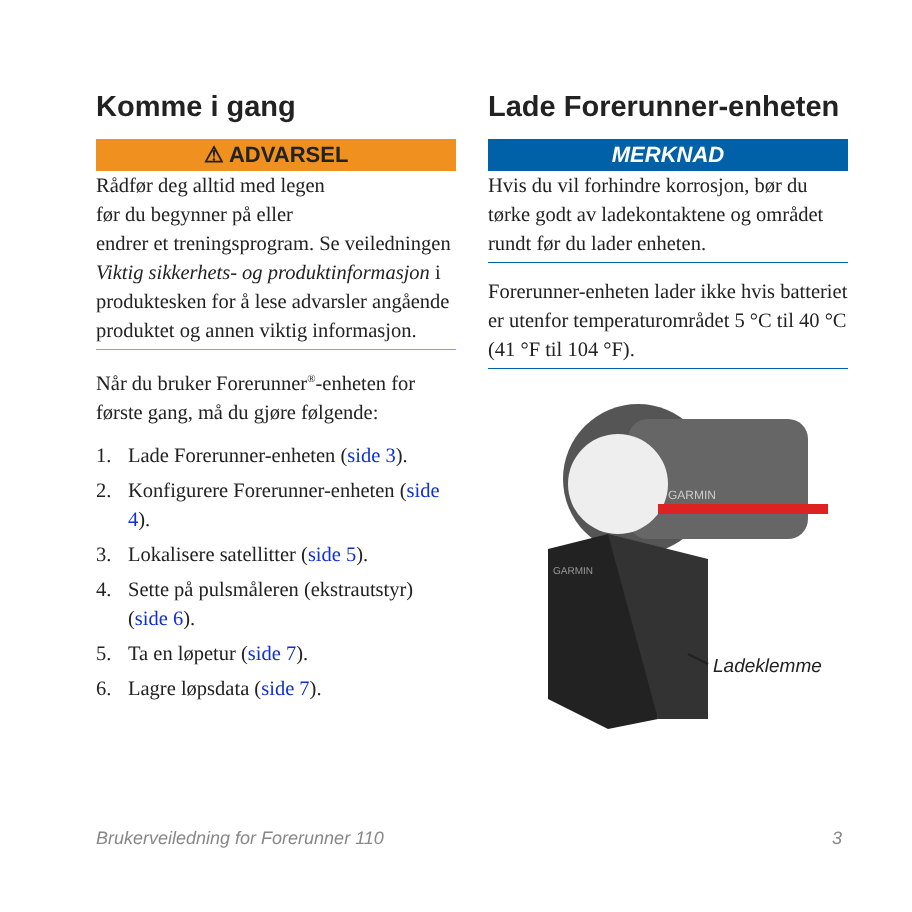Komme i gang
⚠ ADVARSEL
Rådfør deg alltid med legen
før du begynner på eller
endrer et treningsprogram. Se veiledningen Viktig sikkerhets- og produktinformasjon i produktesken for å lese advarsler angående produktet og annen viktig informasjon.
Når du bruker Forerunner<sup>®</sup>-enheten for første gang, må du gjøre følgende:
1. Lade Forerunner-enheten (side 3).
2. Konfigurere Forerunner-enheten (side 4).
3. Lokalisere satellitter (side 5).
4. Sette på pulsmåleren (ekstrautstyr) (side 6).
5. Ta en løpetur (side 7).
6. Lagre løpsdata (side 7).
Lade Forerunner-enheten
MERKNAD
Hvis du vil forhindre korrosjon, bør du tørke godt av ladekontaktene og området rundt før du lader enheten.
Forerunner-enheten lader ikke hvis batteriet er utenfor temperaturområdet 5 °C til 40 °C (41 °F til 104 °F).
GARMIN
GARMIN
Ladeklemme
Brukerveiledning for Forerunner 110 3